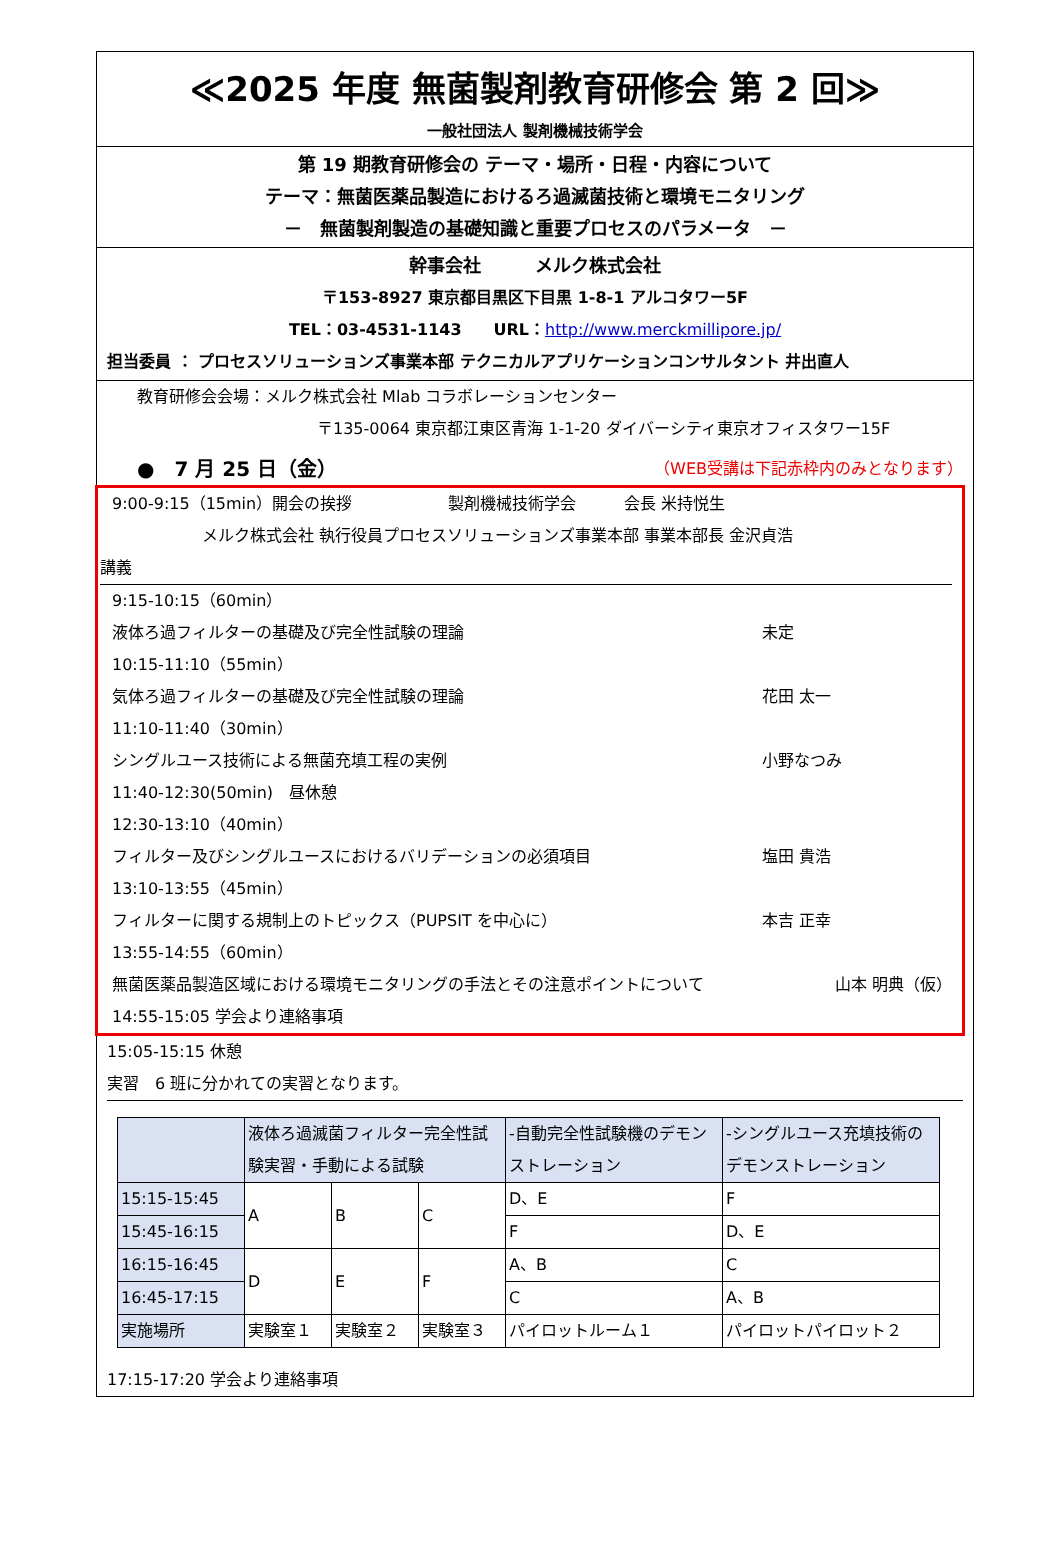≪2025 年度 無菌製剤教育研修会 第 2 回≫
一般社団法人 製剤機械技術学会
第 19 期教育研修会の テーマ・場所・日程・内容について
テーマ：無菌医薬品製造におけるろ過滅菌技術と環境モニタリング
－　無菌製剤製造の基礎知識と重要プロセスのパラメータ　－
幹事会社　　　メルク株式会社
〒153-8927 東京都目黒区下目黒 1-8-1 アルコタワー5F
TEL：03-4531-1143　　URL：http://www.merckmillipore.jp/
担当委員 ： プロセスソリューションズ事業本部 テクニカルアプリケーションコンサルタント 井出直人
教育研修会会場：メルク株式会社 Mlab コラボレーションセンター
〒135-0064 東京都江東区青海 1-1-20 ダイバーシティ東京オフィスタワー15F
●　7 月 25 日（金） （WEB受講は下記赤枠内のみとなります）
9:00-9:15（15min）開会の挨拶　　　　　　製剤機械技術学会　　　会長 米持悦生
メルク株式会社 執行役員プロセスソリューションズ事業本部 事業本部長 金沢貞浩
講義
9:15-10:15（60min）
液体ろ過フィルターの基礎及び完全性試験の理論 未定
10:15-11:10（55min）
気体ろ過フィルターの基礎及び完全性試験の理論 花田 太一
11:10-11:40（30min）
シングルユース技術による無菌充填工程の実例 小野なつみ
11:40-12:30(50min)　昼休憩
12:30-13:10（40min）
フィルター及びシングルユースにおけるバリデーションの必須項目 塩田 貴浩
13:10-13:55（45min）
フィルターに関する規制上のトピックス（PUPSIT を中心に） 本吉 正幸
13:55-14:55（60min）
無菌医薬品製造区域における環境モニタリングの手法とその注意ポイントについて 山本 明典（仮）
14:55-15:05 学会より連絡事項
15:05-15:15 休憩
実習　6 班に分かれての実習となります。
| | 液体ろ過滅菌フィルター完全性試験実習・手動による試験 | | | -自動完全性試験機のデモンストレーション | -シングルユース充填技術のデモンストレーション |
| 15:15-15:45 | A | B | C | D、E | F |
| 15:45-16:15 | | | | F | D、E |
| 16:15-16:45 | D | E | F | A、B | C |
| 16:45-17:15 | | | | C | A、B |
| 実施場所 | 実験室１ | 実験室２ | 実験室３ | パイロットルーム１ | パイロットパイロット２ |
17:15-17:20 学会より連絡事項